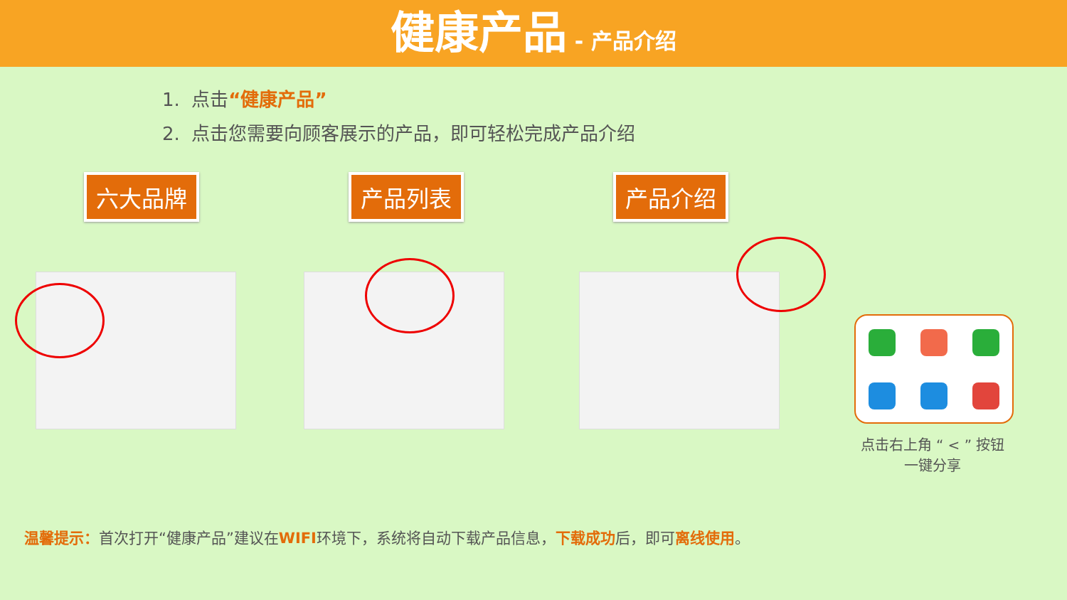健康产品 - 产品介绍
1. 点击“健康产品”
2. 点击您需要向顾客展示的产品，即可轻松完成产品介绍
六大品牌 产品列表 产品介绍
点击右上角 “ < ” 按钮
一键分享
温馨提示：首次打开“健康产品”建议在WIFI环境下，系统将自动下载产品信息，下载成功后，即可离线使用。